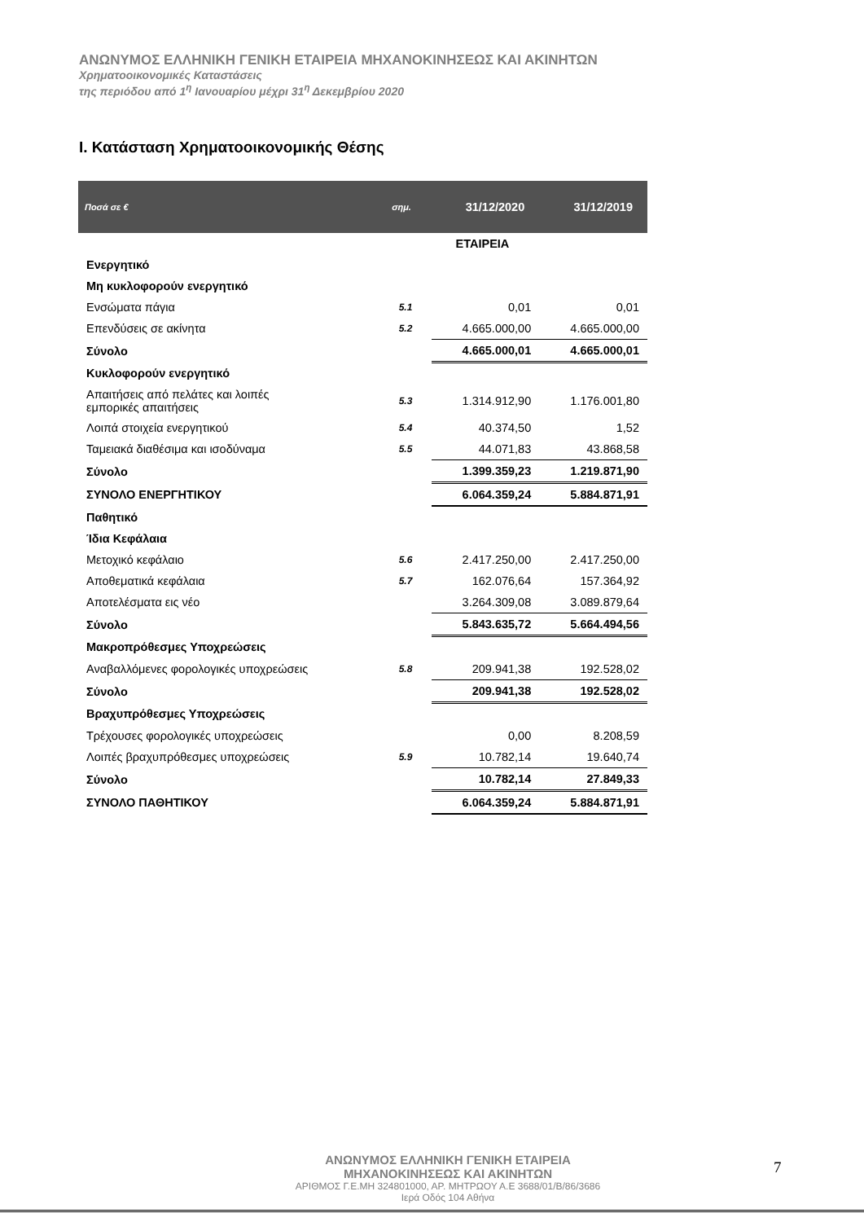ΑΝΩΝΥΜΟΣ ΕΛΛΗΝΙΚΗ ΓΕΝΙΚΗ ΕΤΑΙΡΕΙΑ ΜΗΧΑΝΟΚΙΝΗΣΕΩΣ ΚΑΙ ΑΚΙΝΗΤΩΝ
Χρηματοοικονομικές Καταστάσεις
της περιόδου από 1<sup>η</sup> Ιανουαρίου μέχρι 31<sup>η</sup> Δεκεμβρίου 2020
I. Κατάσταση Χρηματοοικονομικής Θέσης
| Ποσά σε € | σημ. | 31/12/2020 | 31/12/2019 |
| --- | --- | --- | --- |
| | | ΕΤΑΙΡΕΙΑ | |
| Ενεργητικό | | | |
| Μη κυκλοφορούν ενεργητικό | | | |
| Ενσώματα πάγια | 5.1 | 0,01 | 0,01 |
| Επενδύσεις σε ακίνητα | 5.2 | 4.665.000,00 | 4.665.000,00 |
| Σύνολο | | 4.665.000,01 | 4.665.000,01 |
| Κυκλοφορούν ενεργητικό | | | |
| Απαιτήσεις από πελάτες και λοιπές εμπορικές απαιτήσεις | 5.3 | 1.314.912,90 | 1.176.001,80 |
| Λοιπά στοιχεία ενεργητικού | 5.4 | 40.374,50 | 1,52 |
| Ταμειακά διαθέσιμα και ισοδύναμα | 5.5 | 44.071,83 | 43.868,58 |
| Σύνολο | | 1.399.359,23 | 1.219.871,90 |
| ΣΥΝΟΛΟ ΕΝΕΡΓΗΤΙΚΟΥ | | 6.064.359,24 | 5.884.871,91 |
| Παθητικό | | | |
| Ίδια Κεφάλαια | | | |
| Μετοχικό κεφάλαιο | 5.6 | 2.417.250,00 | 2.417.250,00 |
| Αποθεματικά κεφάλαια | 5.7 | 162.076,64 | 157.364,92 |
| Αποτελέσματα εις νέο | | 3.264.309,08 | 3.089.879,64 |
| Σύνολο | | 5.843.635,72 | 5.664.494,56 |
| Μακροπρόθεσμες Υποχρεώσεις | | | |
| Αναβαλλόμενες φορολογικές υποχρεώσεις | 5.8 | 209.941,38 | 192.528,02 |
| Σύνολο | | 209.941,38 | 192.528,02 |
| Βραχυπρόθεσμες Υποχρεώσεις | | | |
| Τρέχουσες φορολογικές υποχρεώσεις | | 0,00 | 8.208,59 |
| Λοιπές βραχυπρόθεσμες υποχρεώσεις | 5.9 | 10.782,14 | 19.640,74 |
| Σύνολο | | 10.782,14 | 27.849,33 |
| ΣΥΝΟΛΟ ΠΑΘΗΤΙΚΟΥ | | 6.064.359,24 | 5.884.871,91 |
ΑΝΩΝΥΜΟΣ ΕΛΛΗΝΙΚΗ ΓΕΝΙΚΗ ΕΤΑΙΡΕΙΑ
ΜΗΧΑΝΟΚΙΝΗΣΕΩΣ ΚΑΙ ΑΚΙΝΗΤΩΝ
ΑΡΙΘΜΟΣ Γ.Ε.ΜΗ 324801000, ΑΡ. ΜΗΤΡΩΟΥ Α.Ε 3688/01/Β/86/3686
Ιερά Οδός 104 Αθήνα
7